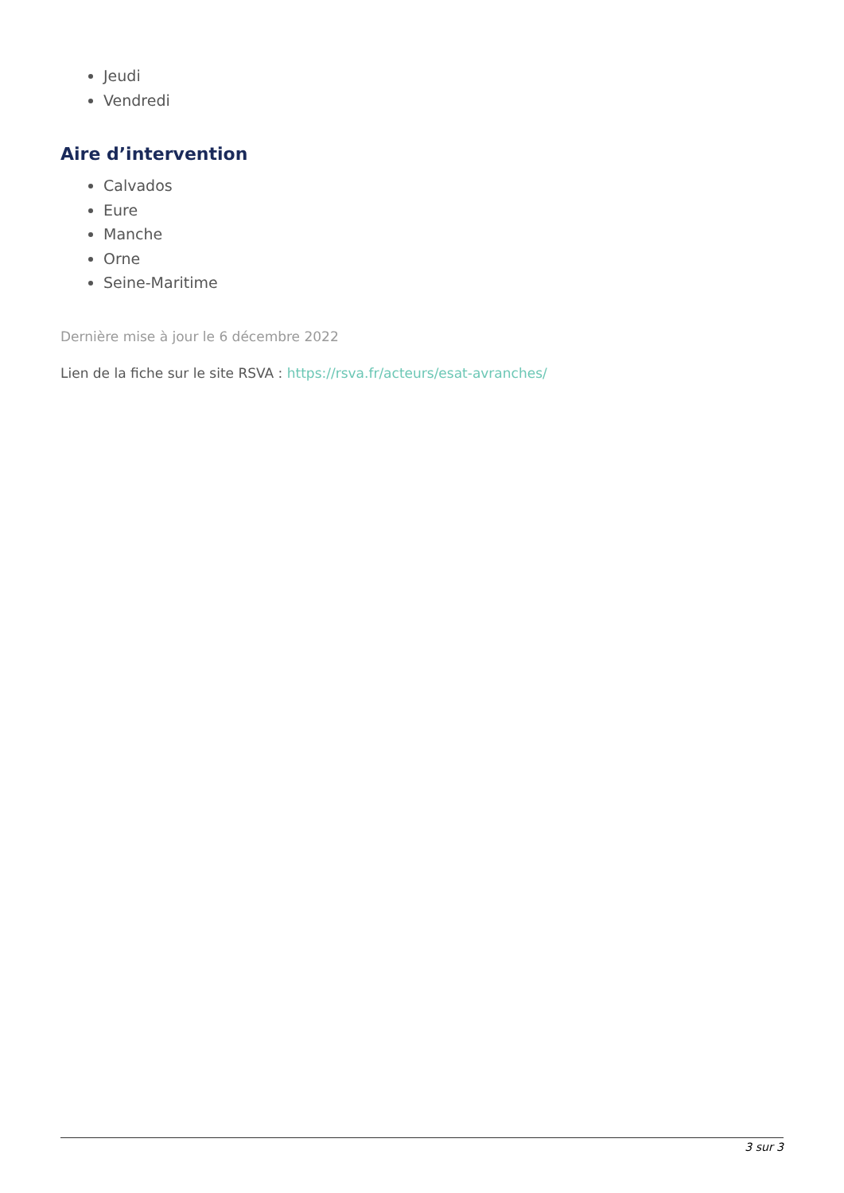Jeudi
Vendredi
Aire d’intervention
Calvados
Eure
Manche
Orne
Seine-Maritime
Dernière mise à jour le 6 décembre 2022
Lien de la fiche sur le site RSVA : https://rsva.fr/acteurs/esat-avranches/
3 sur 3